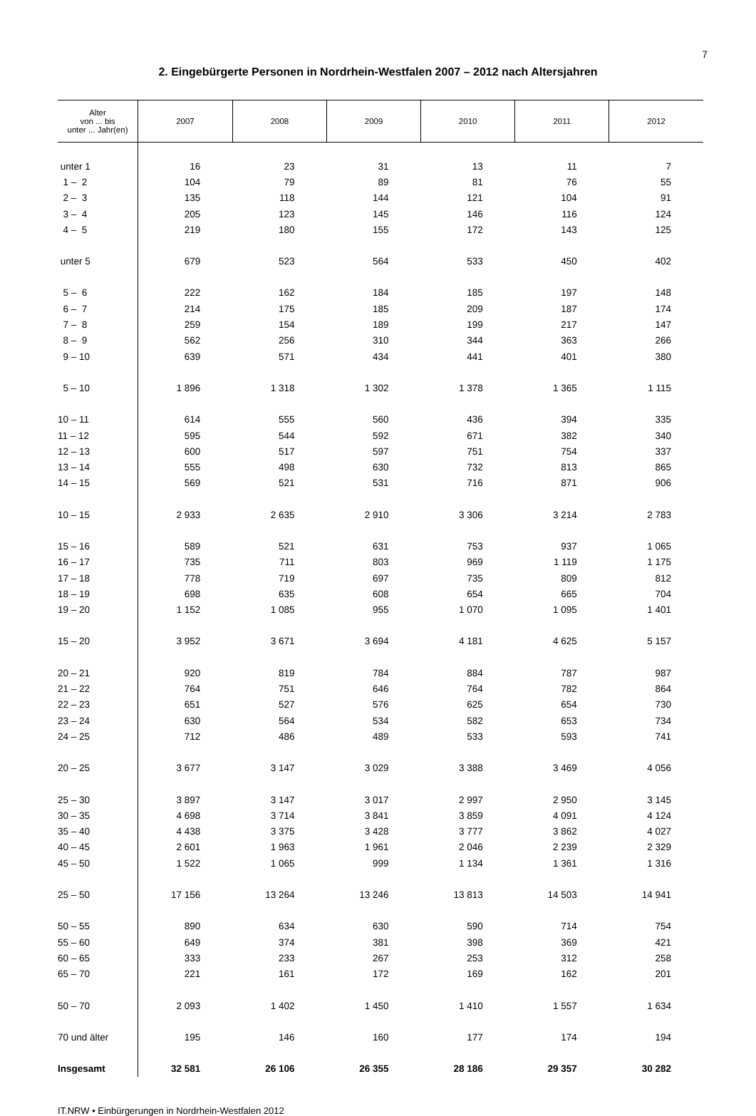7
2. Eingebürgerte Personen in Nordrhein-Westfalen 2007 – 2012 nach Altersjahren
| Alter von ... bis unter ... Jahr(en) | 2007 | 2008 | 2009 | 2010 | 2011 | 2012 |
| --- | --- | --- | --- | --- | --- | --- |
| unter 1 | 16 | 23 | 31 | 13 | 11 | 7 |
| 1 – 2 | 104 | 79 | 89 | 81 | 76 | 55 |
| 2 – 3 | 135 | 118 | 144 | 121 | 104 | 91 |
| 3 – 4 | 205 | 123 | 145 | 146 | 116 | 124 |
| 4 – 5 | 219 | 180 | 155 | 172 | 143 | 125 |
| unter 5 | 679 | 523 | 564 | 533 | 450 | 402 |
| 5 – 6 | 222 | 162 | 184 | 185 | 197 | 148 |
| 6 – 7 | 214 | 175 | 185 | 209 | 187 | 174 |
| 7 – 8 | 259 | 154 | 189 | 199 | 217 | 147 |
| 8 – 9 | 562 | 256 | 310 | 344 | 363 | 266 |
| 9 – 10 | 639 | 571 | 434 | 441 | 401 | 380 |
| 5 – 10 | 1 896 | 1 318 | 1 302 | 1 378 | 1 365 | 1 115 |
| 10 – 11 | 614 | 555 | 560 | 436 | 394 | 335 |
| 11 – 12 | 595 | 544 | 592 | 671 | 382 | 340 |
| 12 – 13 | 600 | 517 | 597 | 751 | 754 | 337 |
| 13 – 14 | 555 | 498 | 630 | 732 | 813 | 865 |
| 14 – 15 | 569 | 521 | 531 | 716 | 871 | 906 |
| 10 – 15 | 2 933 | 2 635 | 2 910 | 3 306 | 3 214 | 2 783 |
| 15 – 16 | 589 | 521 | 631 | 753 | 937 | 1 065 |
| 16 – 17 | 735 | 711 | 803 | 969 | 1 119 | 1 175 |
| 17 – 18 | 778 | 719 | 697 | 735 | 809 | 812 |
| 18 – 19 | 698 | 635 | 608 | 654 | 665 | 704 |
| 19 – 20 | 1 152 | 1 085 | 955 | 1 070 | 1 095 | 1 401 |
| 15 – 20 | 3 952 | 3 671 | 3 694 | 4 181 | 4 625 | 5 157 |
| 20 – 21 | 920 | 819 | 784 | 884 | 787 | 987 |
| 21 – 22 | 764 | 751 | 646 | 764 | 782 | 864 |
| 22 – 23 | 651 | 527 | 576 | 625 | 654 | 730 |
| 23 – 24 | 630 | 564 | 534 | 582 | 653 | 734 |
| 24 – 25 | 712 | 486 | 489 | 533 | 593 | 741 |
| 20 – 25 | 3 677 | 3 147 | 3 029 | 3 388 | 3 469 | 4 056 |
| 25 – 30 | 3 897 | 3 147 | 3 017 | 2 997 | 2 950 | 3 145 |
| 30 – 35 | 4 698 | 3 714 | 3 841 | 3 859 | 4 091 | 4 124 |
| 35 – 40 | 4 438 | 3 375 | 3 428 | 3 777 | 3 862 | 4 027 |
| 40 – 45 | 2 601 | 1 963 | 1 961 | 2 046 | 2 239 | 2 329 |
| 45 – 50 | 1 522 | 1 065 | 999 | 1 134 | 1 361 | 1 316 |
| 25 – 50 | 17 156 | 13 264 | 13 246 | 13 813 | 14 503 | 14 941 |
| 50 – 55 | 890 | 634 | 630 | 590 | 714 | 754 |
| 55 – 60 | 649 | 374 | 381 | 398 | 369 | 421 |
| 60 – 65 | 333 | 233 | 267 | 253 | 312 | 258 |
| 65 – 70 | 221 | 161 | 172 | 169 | 162 | 201 |
| 50 – 70 | 2 093 | 1 402 | 1 450 | 1 410 | 1 557 | 1 634 |
| 70 und älter | 195 | 146 | 160 | 177 | 174 | 194 |
| Insgesamt | 32 581 | 26 106 | 26 355 | 28 186 | 29 357 | 30 282 |
IT.NRW • Einbürgerungen in Nordrhein-Westfalen 2012